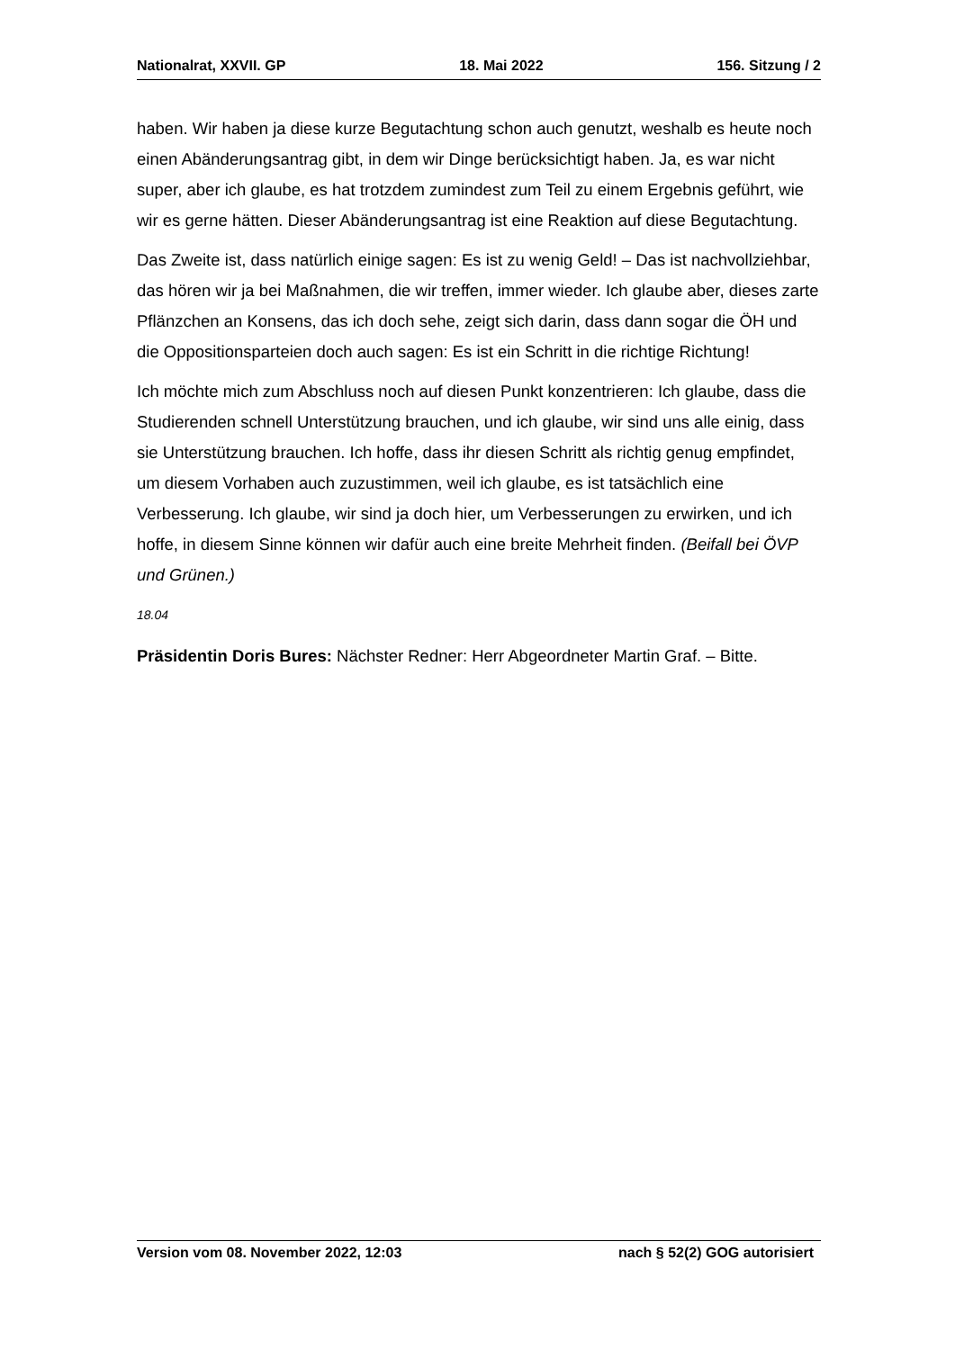Nationalrat, XXVII. GP 18. Mai 2022 156. Sitzung / 2
haben. Wir haben ja diese kurze Begutachtung schon auch genutzt, weshalb es heute noch einen Abänderungsantrag gibt, in dem wir Dinge berücksichtigt haben. Ja, es war nicht super, aber ich glaube, es hat trotzdem zumindest zum Teil zu einem Ergebnis geführt, wie wir es gerne hätten. Dieser Abänderungsantrag ist eine Reaktion auf diese Begutachtung.
Das Zweite ist, dass natürlich einige sagen: Es ist zu wenig Geld! – Das ist nach­vollziehbar, das hören wir ja bei Maßnahmen, die wir treffen, immer wieder. Ich glaube aber, dieses zarte Pflänzchen an Konsens, das ich doch sehe, zeigt sich darin, dass dann sogar die ÖH und die Oppositionsparteien doch auch sagen: Es ist ein Schritt in die richtige Richtung!
Ich möchte mich zum Abschluss noch auf diesen Punkt konzentrieren: Ich glaube, dass die Studierenden schnell Unterstützung brauchen, und ich glaube, wir sind uns alle einig, dass sie Unterstützung brauchen. Ich hoffe, dass ihr diesen Schritt als richtig genug empfindet, um diesem Vorhaben auch zuzustimmen, weil ich glaube, es ist tatsächlich eine Verbesserung. Ich glaube, wir sind ja doch hier, um Verbesserungen zu erwirken, und ich hoffe, in diesem Sinne können wir dafür auch eine breite Mehrheit finden. (Beifall bei ÖVP und Grünen.)
18.04
Präsidentin Doris Bures: Nächster Redner: Herr Abgeordneter Martin Graf. – Bitte.
Version vom 08. November 2022, 12:03 nach § 52(2) GOG autorisiert